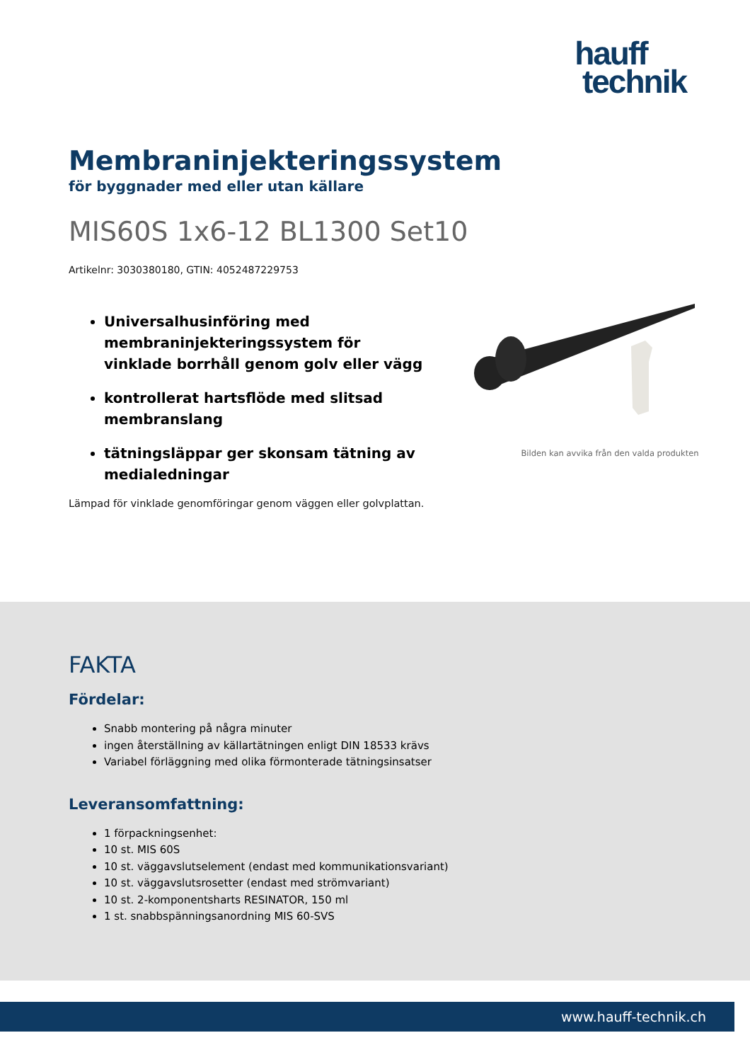hauff
technik
Membraninjekteringssystem
för byggnader med eller utan källare
MIS60S 1x6-12 BL1300 Set10
Artikelnr: 3030380180, GTIN: 4052487229753
Universalhusinföring med membraninjekteringssystem för vinklade borrhåll genom golv eller vägg
kontrollerat hartsflöde med slitsad membranslang
tätningsläppar ger skonsam tätning av medialedningar
Lämpad för vinklade genomföringar genom väggen eller golvplattan.
Bilden kan avvika från den valda produkten
FAKTA
Fördelar:
Snabb montering på några minuter
ingen återställning av källartätningen enligt DIN 18533 krävs
Variabel förläggning med olika förmonterade tätningsinsatser
Leveransomfattning:
1 förpackningsenhet:
10 st. MIS 60S
10 st. väggavslutselement (endast med kommunikationsvariant)
10 st. väggavslutsrosetter (endast med strömvariant)
10 st. 2-komponentsharts RESINATOR, 150 ml
1 st. snabbspänningsanordning MIS 60-SVS
www.hauff-technik.ch